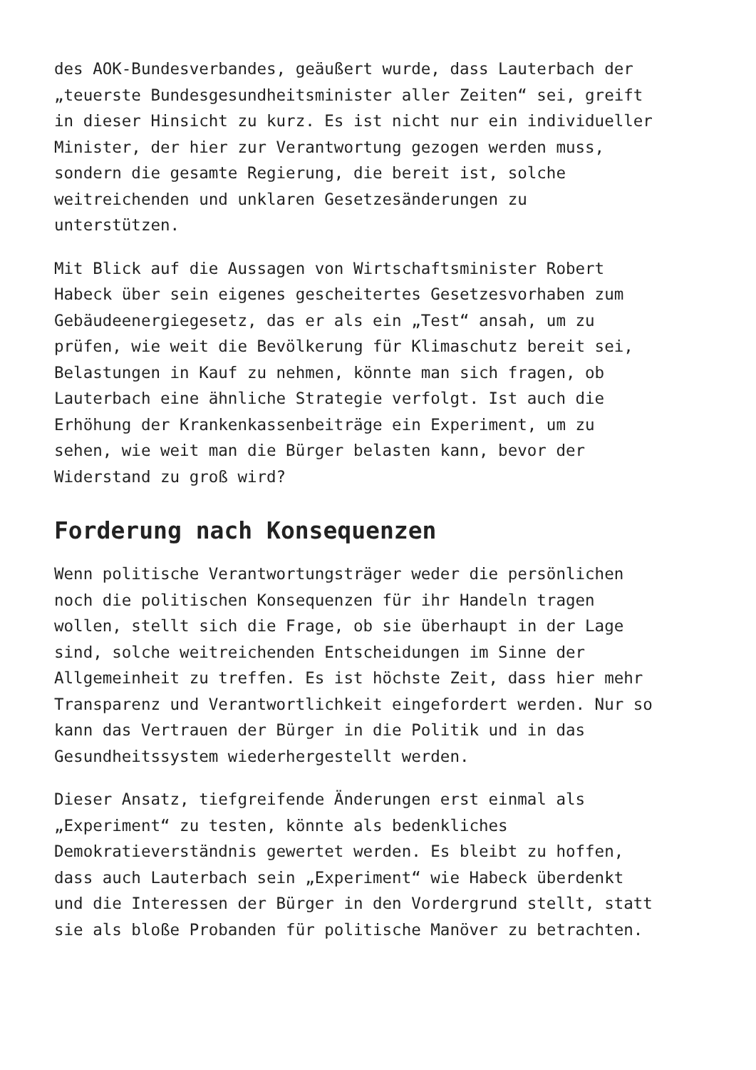des AOK-Bundesverbandes, geäußert wurde, dass Lauterbach der „teuerste Bundesgesundheitsminister aller Zeiten“ sei, greift in dieser Hinsicht zu kurz. Es ist nicht nur ein individueller Minister, der hier zur Verantwortung gezogen werden muss, sondern die gesamte Regierung, die bereit ist, solche weitreichenden und unklaren Gesetzesänderungen zu unterstützen.
Mit Blick auf die Aussagen von Wirtschaftsminister Robert Habeck über sein eigenes gescheitertes Gesetzesvorhaben zum Gebäudeenergiegesetz, das er als ein „Test“ ansah, um zu prüfen, wie weit die Bevölkerung für Klimaschutz bereit sei, Belastungen in Kauf zu nehmen, könnte man sich fragen, ob Lauterbach eine ähnliche Strategie verfolgt. Ist auch die Erhöhung der Krankenkassenbeiträge ein Experiment, um zu sehen, wie weit man die Bürger belasten kann, bevor der Widerstand zu groß wird?
Forderung nach Konsequenzen
Wenn politische Verantwortungsträger weder die persönlichen noch die politischen Konsequenzen für ihr Handeln tragen wollen, stellt sich die Frage, ob sie überhaupt in der Lage sind, solche weitreichenden Entscheidungen im Sinne der Allgemeinheit zu treffen. Es ist höchste Zeit, dass hier mehr Transparenz und Verantwortlichkeit eingefordert werden. Nur so kann das Vertrauen der Bürger in die Politik und in das Gesundheitssystem wiederhergestellt werden.
Dieser Ansatz, tiefgreifende Änderungen erst einmal als „Experiment“ zu testen, könnte als bedenkliches Demokratieverständnis gewertet werden. Es bleibt zu hoffen, dass auch Lauterbach sein „Experiment“ wie Habeck überdenkt und die Interessen der Bürger in den Vordergrund stellt, statt sie als bloße Probanden für politische Manöver zu betrachten.